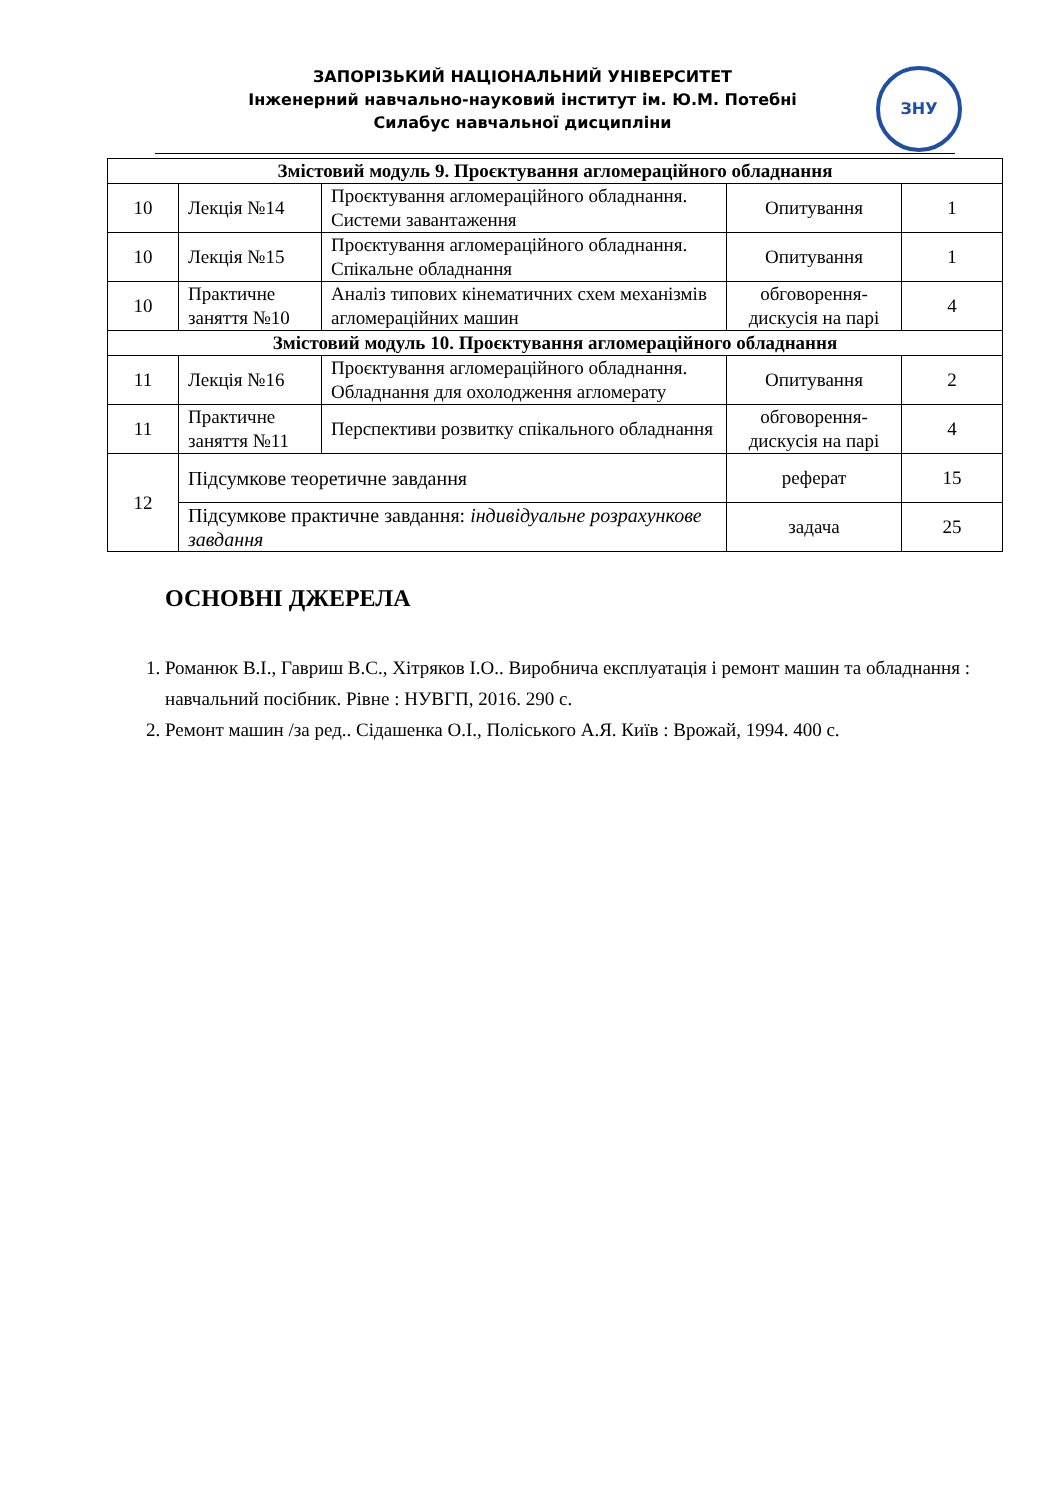ЗАПОРІЗЬКИЙ НАЦІОНАЛЬНИЙ УНІВЕРСИТЕТ
Інженерний навчально-науковий інститут ім. Ю.М. Потебні
Силабус навчальної дисципліни
ЗНУ
| Змістовий модуль 9. Проєктування агломераційного обладнання | | | | |
| 10 | Лекція №14 | Проєктування агломераційного обладнання. Системи завантаження | Опитування | 1 |
| 10 | Лекція №15 | Проєктування агломераційного обладнання. Спікальне обладнання | Опитування | 1 |
| 10 | Практичне заняття №10 | Аналіз типових кінематичних схем механізмів агломераційних машин | обговорення-дискусія на парі | 4 |
| Змістовий модуль 10. Проєктування агломераційного обладнання | | | | |
| 11 | Лекція №16 | Проєктування агломераційного обладнання. Обладнання для охолодження агломерату | Опитування | 2 |
| 11 | Практичне заняття №11 | Перспективи розвитку спікального обладнання | обговорення-дискусія на парі | 4 |
| 12 | Підсумкове теоретичне завдання | | реферат | 15 |
| | Підсумкове практичне завдання: індивідуальне розрахункове завдання | | задача | 25 |
ОСНОВНІ ДЖЕРЕЛА
1. Романюк В.І., Гавриш В.С., Хітряков І.О.. Виробнича експлуатація і ремонт машин та обладнання : навчальний посібник. Рівне : НУВГП, 2016. 290 с.
2. Ремонт машин /за ред.. Сідашенка О.І., Поліського А.Я. Київ : Врожай, 1994. 400 с.